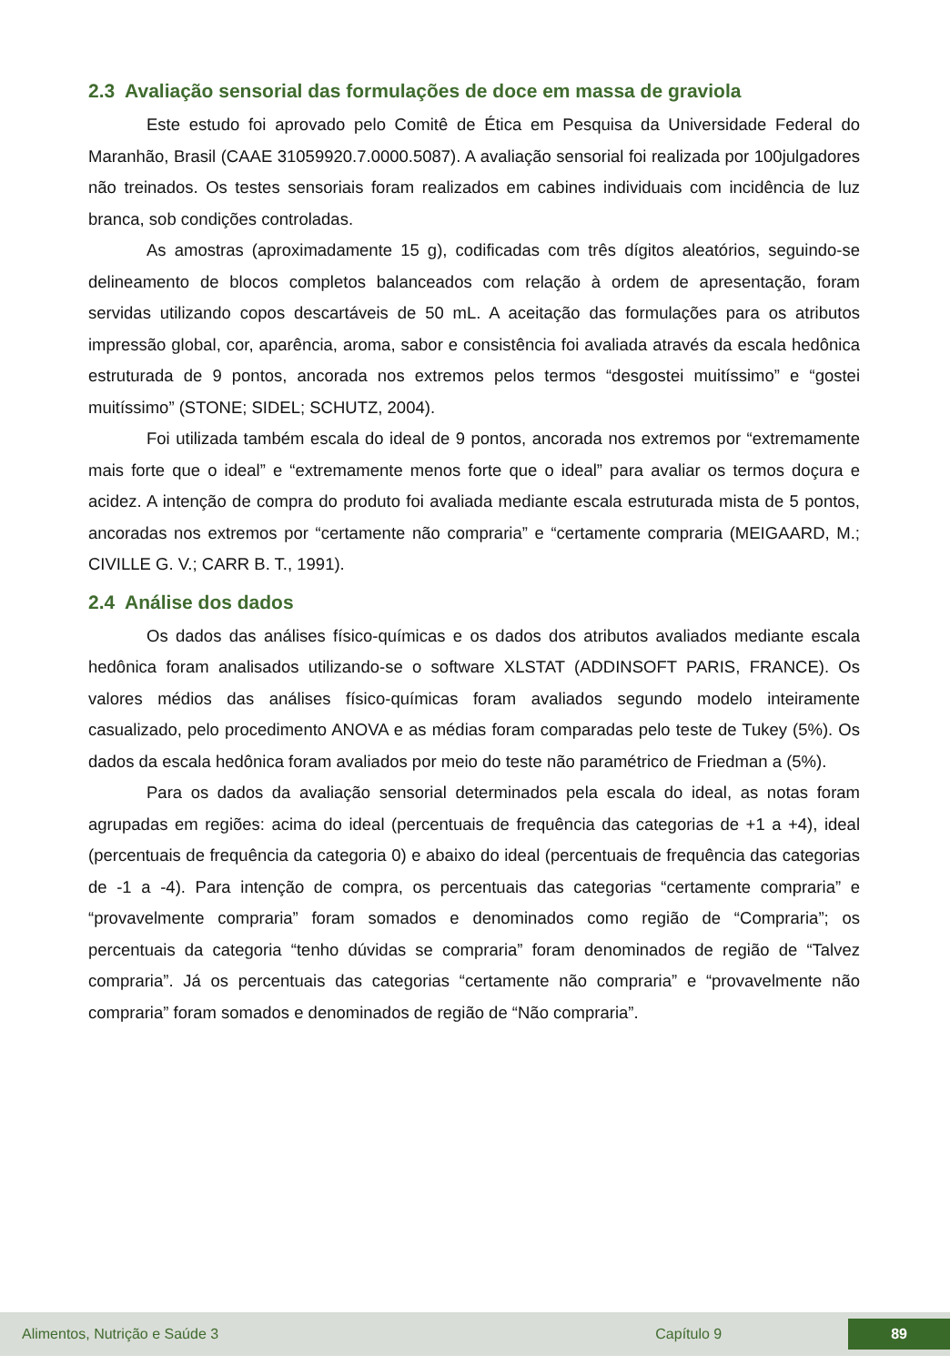2.3 Avaliação sensorial das formulações de doce em massa de graviola
Este estudo foi aprovado pelo Comitê de Ética em Pesquisa da Universidade Federal do Maranhão, Brasil (CAAE 31059920.7.0000.5087). A avaliação sensorial foi realizada por 100julgadores não treinados. Os testes sensoriais foram realizados em cabines individuais com incidência de luz branca, sob condições controladas.
As amostras (aproximadamente 15 g), codificadas com três dígitos aleatórios, seguindo-se delineamento de blocos completos balanceados com relação à ordem de apresentação, foram servidas utilizando copos descartáveis de 50 mL. A aceitação das formulações para os atributos impressão global, cor, aparência, aroma, sabor e consistência foi avaliada através da escala hedônica estruturada de 9 pontos, ancorada nos extremos pelos termos “desgostei muitíssimo” e “gostei muitíssimo” (STONE; SIDEL; SCHUTZ, 2004).
Foi utilizada também escala do ideal de 9 pontos, ancorada nos extremos por “extremamente mais forte que o ideal” e “extremamente menos forte que o ideal” para avaliar os termos doçura e acidez. A intenção de compra do produto foi avaliada mediante escala estruturada mista de 5 pontos, ancoradas nos extremos por “certamente não compraria” e “certamente compraria (MEIGAARD, M.; CIVILLE G. V.; CARR B. T., 1991).
2.4 Análise dos dados
Os dados das análises físico-químicas e os dados dos atributos avaliados mediante escala hedônica foram analisados utilizando-se o software XLSTAT (ADDINSOFT PARIS, FRANCE). Os valores médios das análises físico-químicas foram avaliados segundo modelo inteiramente casualizado, pelo procedimento ANOVA e as médias foram comparadas pelo teste de Tukey (5%). Os dados da escala hedônica foram avaliados por meio do teste não paramétrico de Friedman a (5%).
Para os dados da avaliação sensorial determinados pela escala do ideal, as notas foram agrupadas em regiões: acima do ideal (percentuais de frequência das categorias de +1 a +4), ideal (percentuais de frequência da categoria 0) e abaixo do ideal (percentuais de frequência das categorias de -1 a -4). Para intenção de compra, os percentuais das categorias “certamente compraria” e “provavelmente compraria” foram somados e denominados como região de “Compraria”; os percentuais da categoria “tenho dúvidas se compraria” foram denominados de região de “Talvez compraria”. Já os percentuais das categorias “certamente não compraria” e “provavelmente não compraria” foram somados e denominados de região de “Não compraria”.
Alimentos, Nutrição e Saúde 3 Capítulo 9
89